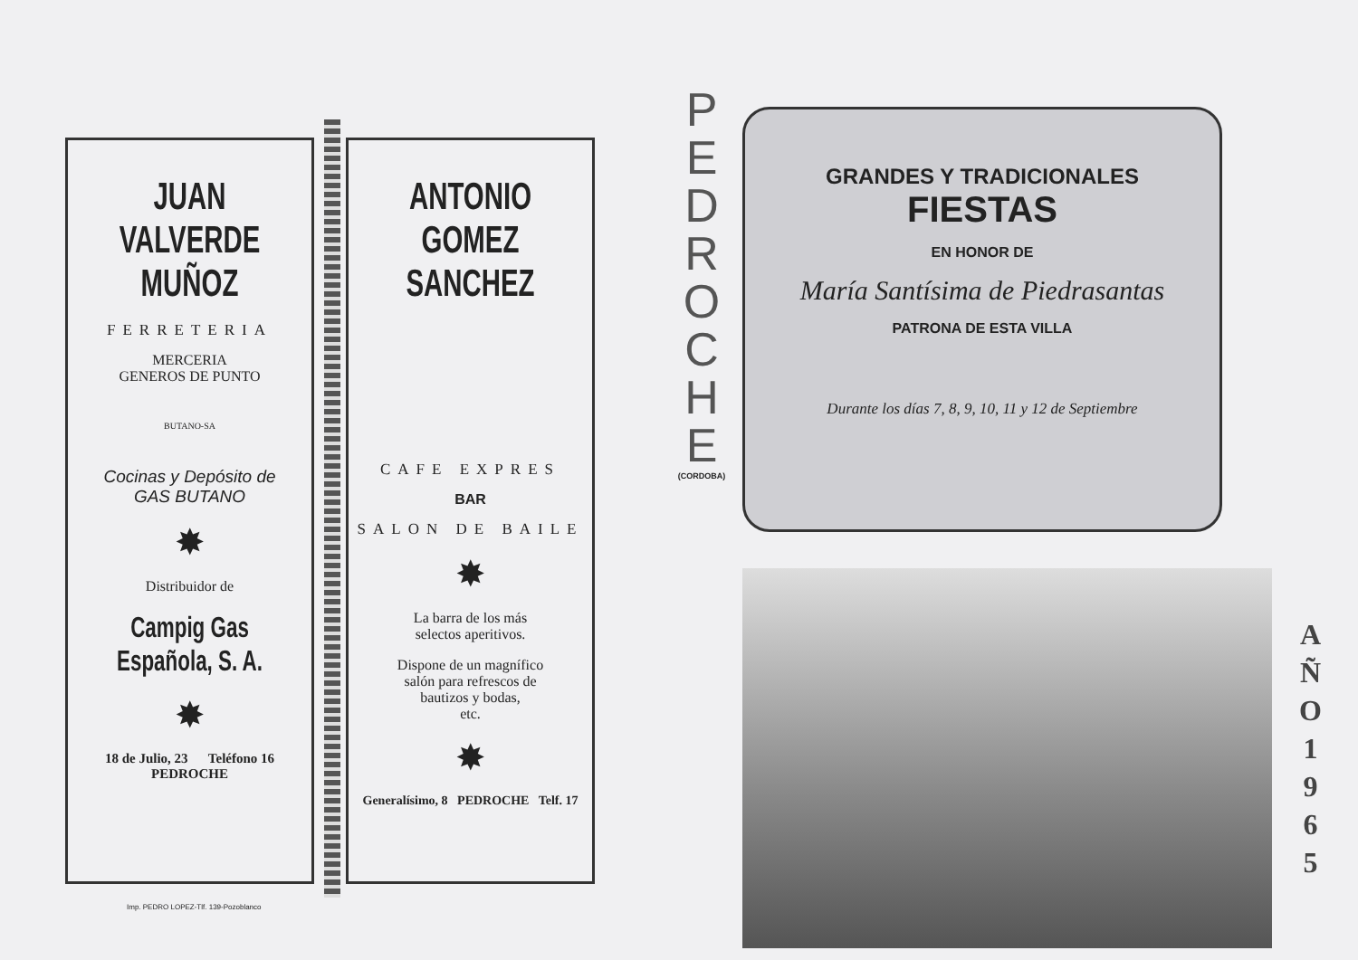JUAN VALVERDE
MUÑOZ
FERRETERIA
MERCERIA
GENEROS DE PUNTO
BUTANO-SA
Cocinas y Depósito de
GAS BUTANO
✸
Distribuidor de
Campig Gas Española, S. A.
✸
18 de Julio, 23 Teléfono 16
PEDROCHE
ANTONIO GOMEZ
SANCHEZ
CAFE EXPRES
BAR
SALON DE BAILE
✸
La barra de los más
selectos aperitivos.
Dispone de un magnífico
salón para refrescos de
bautizos y bodas,
etc.
✸
Generalísimo, 8 PEDROCHE Telf. 17
Imp. PEDRO LOPEZ-Tlf. 139-Pozoblanco
P
E
D
R
O
C
H
E
(CORDOBA)
GRANDES Y TRADICIONALES
FIESTAS
EN HONOR DE
María Santísima de Piedrasantas
PATRONA DE ESTA VILLA
Durante los días 7, 8, 9, 10, 11 y 12 de Septiembre
A
Ñ
O
1
9
6
5